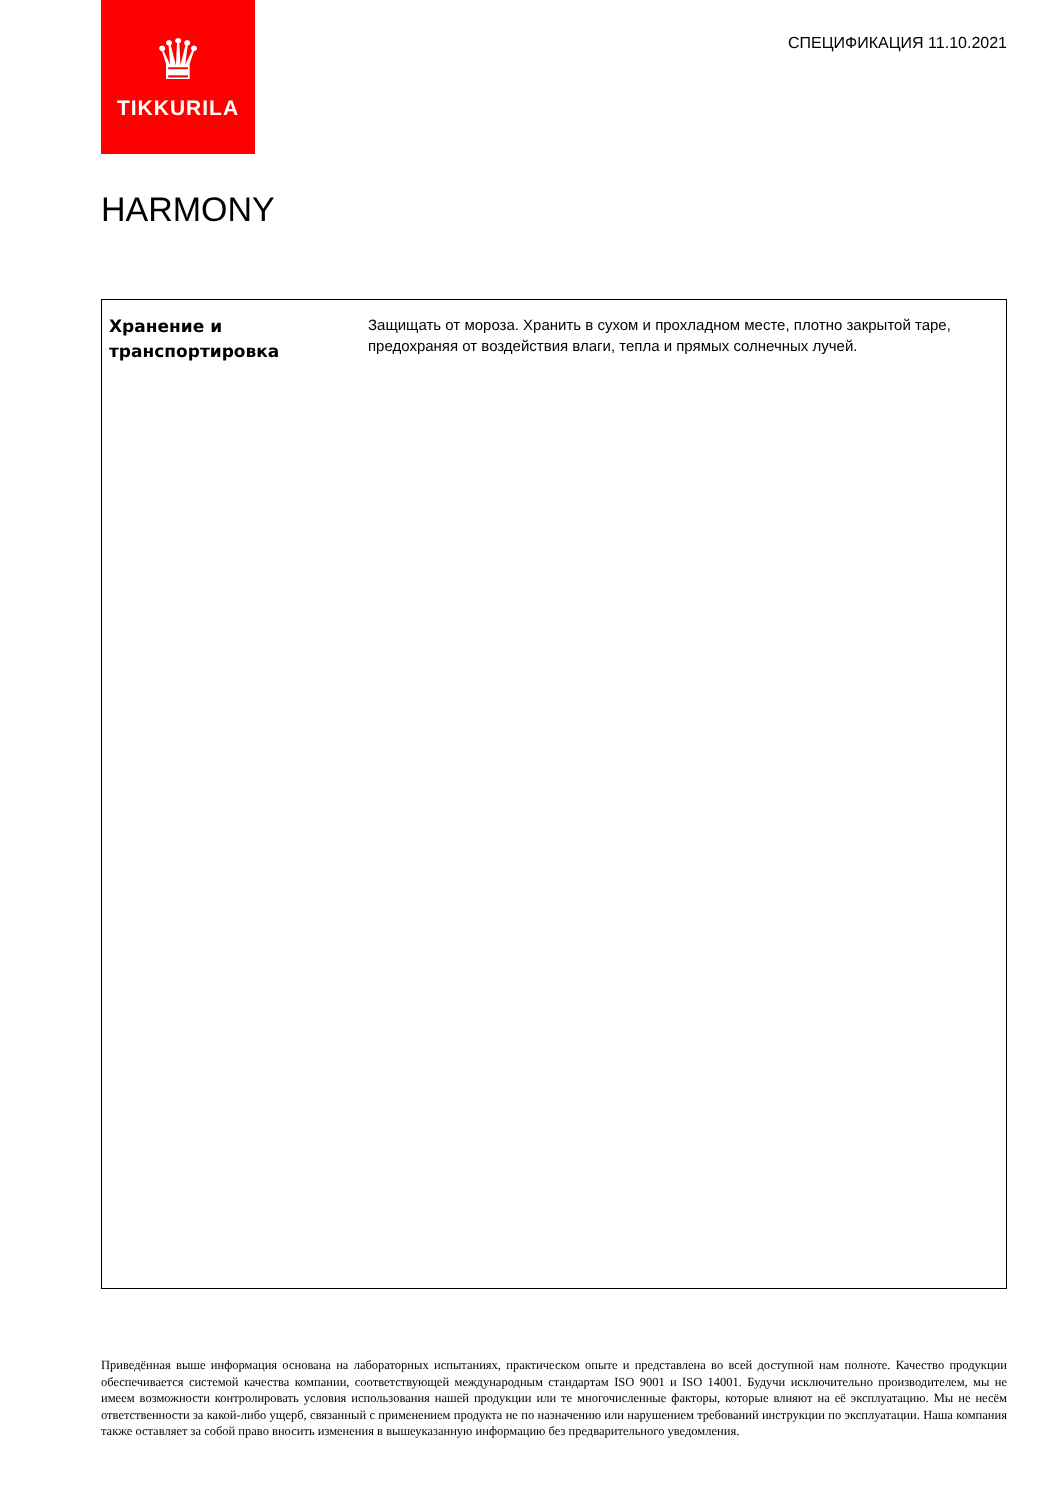♛
TIKKURILA
СПЕЦИФИКАЦИЯ 11.10.2021
HARMONY
| Хранение и транспортировка | Защищать от мороза. Хранить в сухом и прохладном месте, плотно закрытой таре, предохраняя от воздействия влаги, тепла и прямых солнечных лучей. |
Приведённая выше информация основана на лабораторных испытаниях, практическом опыте и представлена во всей доступной нам полноте. Качество продукции обеспечивается системой качества компании, соответствующей международным стандартам ISO 9001 и ISO 14001. Будучи исключительно производителем, мы не имеем возможности контролировать условия использования нашей продукции или те многочисленные факторы, которые влияют на её эксплуатацию. Мы не несём ответственности за какой-либо ущерб, связанный с применением продукта не по назначению или нарушением требований инструкции по эксплуатации. Наша компания также оставляет за собой право вносить изменения в вышеуказанную информацию без предварительного уведомления.